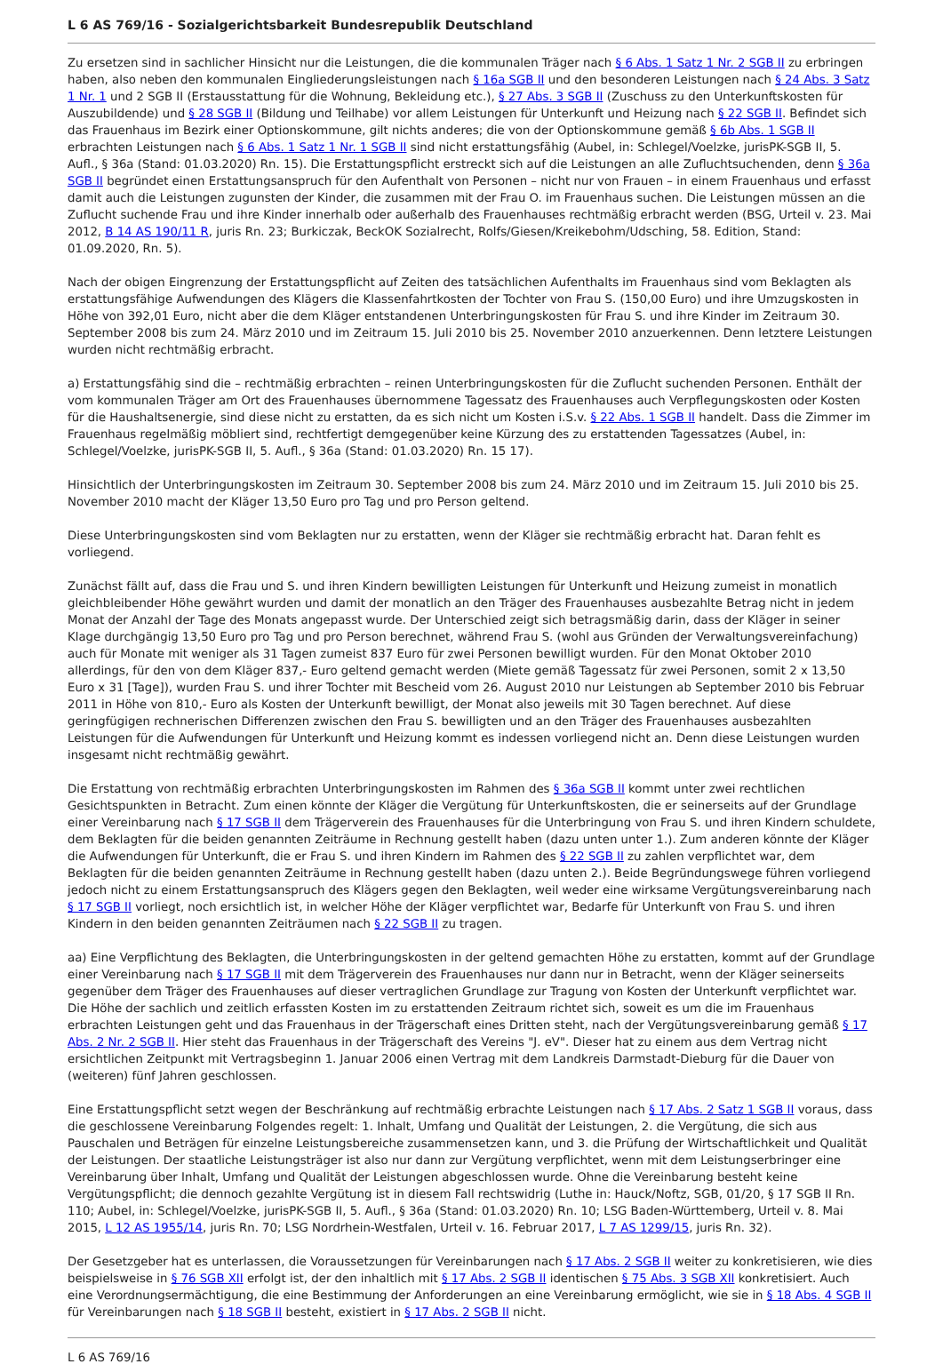L 6 AS 769/16 - Sozialgerichtsbarkeit Bundesrepublik Deutschland
Zu ersetzen sind in sachlicher Hinsicht nur die Leistungen, die die kommunalen Träger nach § 6 Abs. 1 Satz 1 Nr. 2 SGB II zu erbringen haben, also neben den kommunalen Eingliederungsleistungen nach § 16a SGB II und den besonderen Leistungen nach § 24 Abs. 3 Satz 1 Nr. 1 und 2 SGB II (Erstausstattung für die Wohnung, Bekleidung etc.), § 27 Abs. 3 SGB II (Zuschuss zu den Unterkunftskosten für Auszubildende) und § 28 SGB II (Bildung und Teilhabe) vor allem Leistungen für Unterkunft und Heizung nach § 22 SGB II. Befindet sich das Frauenhaus im Bezirk einer Optionskommune, gilt nichts anderes; die von der Optionskommune gemäß § 6b Abs. 1 SGB II erbrachten Leistungen nach § 6 Abs. 1 Satz 1 Nr. 1 SGB II sind nicht erstattungsfähig (Aubel, in: Schlegel/Voelzke, jurisPK-SGB II, 5. Aufl., § 36a (Stand: 01.03.2020) Rn. 15). Die Erstattungspflicht erstreckt sich auf die Leistungen an alle Zufluchtsuchenden, denn § 36a SGB II begründet einen Erstattungsanspruch für den Aufenthalt von Personen – nicht nur von Frauen – in einem Frauenhaus und erfasst damit auch die Leistungen zugunsten der Kinder, die zusammen mit der Frau O. im Frauenhaus suchen. Die Leistungen müssen an die Zuflucht suchende Frau und ihre Kinder innerhalb oder außerhalb des Frauenhauses rechtmäßig erbracht werden (BSG, Urteil v. 23. Mai 2012, B 14 AS 190/11 R, juris Rn. 23; Burkiczak, BeckOK Sozialrecht, Rolfs/Giesen/Kreikebohm/Udsching, 58. Edition, Stand: 01.09.2020, Rn. 5).
Nach der obigen Eingrenzung der Erstattungspflicht auf Zeiten des tatsächlichen Aufenthalts im Frauenhaus sind vom Beklagten als erstattungsfähige Aufwendungen des Klägers die Klassenfahrtkosten der Tochter von Frau S. (150,00 Euro) und ihre Umzugskosten in Höhe von 392,01 Euro, nicht aber die dem Kläger entstandenen Unterbringungskosten für Frau S. und ihre Kinder im Zeitraum 30. September 2008 bis zum 24. März 2010 und im Zeitraum 15. Juli 2010 bis 25. November 2010 anzuerkennen. Denn letztere Leistungen wurden nicht rechtmäßig erbracht.
a) Erstattungsfähig sind die – rechtmäßig erbrachten – reinen Unterbringungskosten für die Zuflucht suchenden Personen. Enthält der vom kommunalen Träger am Ort des Frauenhauses übernommene Tagessatz des Frauenhauses auch Verpflegungskosten oder Kosten für die Haushaltsenergie, sind diese nicht zu erstatten, da es sich nicht um Kosten i.S.v. § 22 Abs. 1 SGB II handelt. Dass die Zimmer im Frauenhaus regelmäßig möbliert sind, rechtfertigt demgegenüber keine Kürzung des zu erstattenden Tagessatzes (Aubel, in: Schlegel/Voelzke, jurisPK-SGB II, 5. Aufl., § 36a (Stand: 01.03.2020) Rn. 15 17).
Hinsichtlich der Unterbringungskosten im Zeitraum 30. September 2008 bis zum 24. März 2010 und im Zeitraum 15. Juli 2010 bis 25. November 2010 macht der Kläger 13,50 Euro pro Tag und pro Person geltend.
Diese Unterbringungskosten sind vom Beklagten nur zu erstatten, wenn der Kläger sie rechtmäßig erbracht hat. Daran fehlt es vorliegend.
Zunächst fällt auf, dass die Frau und S. und ihren Kindern bewilligten Leistungen für Unterkunft und Heizung zumeist in monatlich gleichbleibender Höhe gewährt wurden und damit der monatlich an den Träger des Frauenhauses ausbezahlte Betrag nicht in jedem Monat der Anzahl der Tage des Monats angepasst wurde. Der Unterschied zeigt sich betragsmäßig darin, dass der Kläger in seiner Klage durchgängig 13,50 Euro pro Tag und pro Person berechnet, während Frau S. (wohl aus Gründen der Verwaltungsvereinfachung) auch für Monate mit weniger als 31 Tagen zumeist 837 Euro für zwei Personen bewilligt wurden. Für den Monat Oktober 2010 allerdings, für den von dem Kläger 837,- Euro geltend gemacht werden (Miete gemäß Tagessatz für zwei Personen, somit 2 x 13,50 Euro x 31 [Tage]), wurden Frau S. und ihrer Tochter mit Bescheid vom 26. August 2010 nur Leistungen ab September 2010 bis Februar 2011 in Höhe von 810,- Euro als Kosten der Unterkunft bewilligt, der Monat also jeweils mit 30 Tagen berechnet. Auf diese geringfügigen rechnerischen Differenzen zwischen den Frau S. bewilligten und an den Träger des Frauenhauses ausbezahlten Leistungen für die Aufwendungen für Unterkunft und Heizung kommt es indessen vorliegend nicht an. Denn diese Leistungen wurden insgesamt nicht rechtmäßig gewährt.
Die Erstattung von rechtmäßig erbrachten Unterbringungskosten im Rahmen des § 36a SGB II kommt unter zwei rechtlichen Gesichtspunkten in Betracht. Zum einen könnte der Kläger die Vergütung für Unterkunftskosten, die er seinerseits auf der Grundlage einer Vereinbarung nach § 17 SGB II dem Trägerverein des Frauenhauses für die Unterbringung von Frau S. und ihren Kindern schuldete, dem Beklagten für die beiden genannten Zeiträume in Rechnung gestellt haben (dazu unten unter 1.). Zum anderen könnte der Kläger die Aufwendungen für Unterkunft, die er Frau S. und ihren Kindern im Rahmen des § 22 SGB II zu zahlen verpflichtet war, dem Beklagten für die beiden genannten Zeiträume in Rechnung gestellt haben (dazu unten 2.). Beide Begründungswege führen vorliegend jedoch nicht zu einem Erstattungsanspruch des Klägers gegen den Beklagten, weil weder eine wirksame Vergütungsvereinbarung nach § 17 SGB II vorliegt, noch ersichtlich ist, in welcher Höhe der Kläger verpflichtet war, Bedarfe für Unterkunft von Frau S. und ihren Kindern in den beiden genannten Zeiträumen nach § 22 SGB II zu tragen.
aa) Eine Verpflichtung des Beklagten, die Unterbringungskosten in der geltend gemachten Höhe zu erstatten, kommt auf der Grundlage einer Vereinbarung nach § 17 SGB II mit dem Trägerverein des Frauenhauses nur dann nur in Betracht, wenn der Kläger seinerseits gegenüber dem Träger des Frauenhauses auf dieser vertraglichen Grundlage zur Tragung von Kosten der Unterkunft verpflichtet war. Die Höhe der sachlich und zeitlich erfassten Kosten im zu erstattenden Zeitraum richtet sich, soweit es um die im Frauenhaus erbrachten Leistungen geht und das Frauenhaus in der Trägerschaft eines Dritten steht, nach der Vergütungsvereinbarung gemäß § 17 Abs. 2 Nr. 2 SGB II. Hier steht das Frauenhaus in der Trägerschaft des Vereins "J. eV". Dieser hat zu einem aus dem Vertrag nicht ersichtlichen Zeitpunkt mit Vertragsbeginn 1. Januar 2006 einen Vertrag mit dem Landkreis Darmstadt-Dieburg für die Dauer von (weiteren) fünf Jahren geschlossen.
Eine Erstattungspflicht setzt wegen der Beschränkung auf rechtmäßig erbrachte Leistungen nach § 17 Abs. 2 Satz 1 SGB II voraus, dass die geschlossene Vereinbarung Folgendes regelt: 1. Inhalt, Umfang und Qualität der Leistungen, 2. die Vergütung, die sich aus Pauschalen und Beträgen für einzelne Leistungsbereiche zusammensetzen kann, und 3. die Prüfung der Wirtschaftlichkeit und Qualität der Leistungen. Der staatliche Leistungsträger ist also nur dann zur Vergütung verpflichtet, wenn mit dem Leistungserbringer eine Vereinbarung über Inhalt, Umfang und Qualität der Leistungen abgeschlossen wurde. Ohne die Vereinbarung besteht keine Vergütungspflicht; die dennoch gezahlte Vergütung ist in diesem Fall rechtswidrig (Luthe in: Hauck/Noftz, SGB, 01/20, § 17 SGB II Rn. 110; Aubel, in: Schlegel/Voelzke, jurisPK-SGB II, 5. Aufl., § 36a (Stand: 01.03.2020) Rn. 10; LSG Baden-Württemberg, Urteil v. 8. Mai 2015, L 12 AS 1955/14, juris Rn. 70; LSG Nordrhein-Westfalen, Urteil v. 16. Februar 2017, L 7 AS 1299/15, juris Rn. 32).
Der Gesetzgeber hat es unterlassen, die Voraussetzungen für Vereinbarungen nach § 17 Abs. 2 SGB II weiter zu konkretisieren, wie dies beispielsweise in § 76 SGB XII erfolgt ist, der den inhaltlich mit § 17 Abs. 2 SGB II identischen § 75 Abs. 3 SGB XII konkretisiert. Auch eine Verordnungsermächtigung, die eine Bestimmung der Anforderungen an eine Vereinbarung ermöglicht, wie sie in § 18 Abs. 4 SGB II für Vereinbarungen nach § 18 SGB II besteht, existiert in § 17 Abs. 2 SGB II nicht.
L 6 AS 769/16